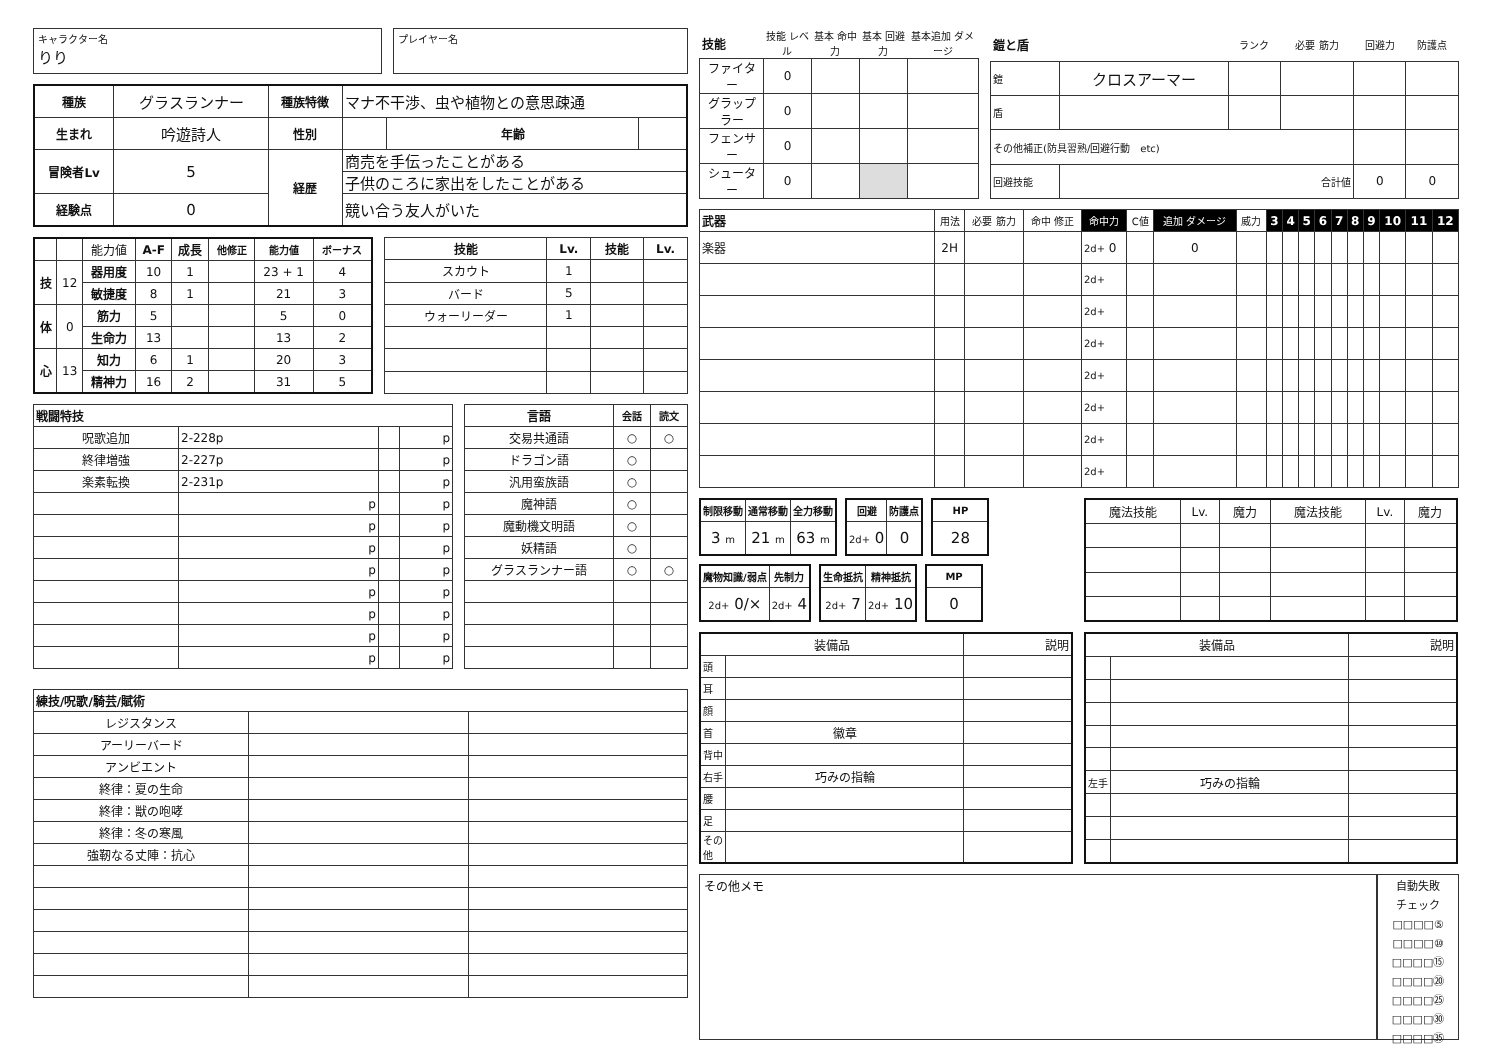キャラクター名
りり
プレイヤー名
| 種族 | グラスランナー | 種族特徴 | マナ不干渉、虫や植物との意思疎通 | | |
| 生まれ | 吟遊詩人 | 性別 | | 年齢 | |
| 冒険者Lv | 5 | 経歴 | 商売を手伝ったことがある | | |
| | | | 子供のころに家出をしたことがある | | |
| 経験点 | 0 | | 競い合う友人がいた | | |
| | | 能力値 | A-F | 成長 | 他修正 | 能力値 | ボーナス |
| 技 | 12 | 器用度 | 10 | 1 | | 23 + 1 | 4 |
| | | 敏捷度 | 8 | 1 | | 21 | 3 |
| 体 | 0 | 筋力 | 5 | | | 5 | 0 |
| | | 生命力 | 13 | | | 13 | 2 |
| 心 | 13 | 知力 | 6 | 1 | | 20 | 3 |
| | | 精神力 | 16 | 2 | | 31 | 5 |
| 技能 | Lv. | 技能 | Lv. |
| --- | --- | --- | --- |
| スカウト | 1 | | |
| バード | 5 | | |
| ウォーリーダー | 1 | | |
| 戦闘特技 | | | |
| --- | --- | --- | --- |
| 呪歌追加 | 2-228p | | p |
| 終律増強 | 2-227p | | p |
| 楽素転換 | 2-231p | | p |
| | p | | p |
| | p | | p |
| | p | | p |
| | p | | p |
| | p | | p |
| | p | | p |
| | p | | p |
| | p | | p |
| 言語 | 会話 | 読文 |
| --- | --- | --- |
| 交易共通語 | ○ | ○ |
| ドラゴン語 | ○ | |
| 汎用蛮族語 | ○ | |
| 魔神語 | ○ | |
| 魔動機文明語 | ○ | |
| 妖精語 | ○ | |
| グラスランナー語 | ○ | ○ |
| 練技/呪歌/騎芸/賦術 | | |
| --- | --- | --- |
| レジスタンス | | |
| アーリーバード | | |
| アンビエント | | |
| 終律：夏の生命 | | |
| 終律：獣の咆哮 | | |
| 終律：冬の寒風 | | |
| 強靭なる丈陣：抗心 | | |
| 技能 | 技能 レベル | 基本 命中力 | 基本 回避力 | 基本追加 ダメージ |
| ファイター | 0 | | | |
| グラップラー | 0 | | | |
| フェンサー | 0 | | | |
| シューター | 0 | | | |
| 鎧と盾 | | ランク | 必要 筋力 | 回避力 | 防護点 |
| 鎧 | クロスアーマー | | | | |
| 盾 | | | | | |
| その他補正(防具習熟/回避行動 etc) | | | | | |
| 回避技能 | 合計値 | | | 0 | 0 |
| 武器 | 用法 | 必要 筋力 | 命中 修正 | 命中力 | C値 | 追加 ダメージ | 威力 | 3 | 4 | 5 | 6 | 7 | 8 | 9 | 10 | 11 | 12 |
| 楽器 | 2H | | | 2d+ 0 | | 0 | | | | | | | | | | | |
| | | | | 2d+ | | | | | | | | | | | | | |
| | | | | 2d+ | | | | | | | | | | | | | |
| | | | | 2d+ | | | | | | | | | | | | | |
| | | | | 2d+ | | | | | | | | | | | | | |
| | | | | 2d+ | | | | | | | | | | | | | |
| | | | | 2d+ | | | | | | | | | | | | | |
| | | | | 2d+ | | | | | | | | | | | | | |
| 制限移動 | 通常移動 | 全力移動 |
| --- | --- | --- |
| 3 m | 21 m | 63 m |
| 回避 | 防護点 |
| --- | --- |
| 2d+ 0 | 0 |
| HP |
| --- |
| 28 |
| 魔物知識/弱点 | 先制力 |
| --- | --- |
| 2d+ 0/× | 2d+ 4 |
| 生命抵抗 | 精神抵抗 |
| --- | --- |
| 2d+ 7 | 2d+ 10 |
| MP |
| --- |
| 0 |
| 魔法技能 | Lv. | 魔力 | 魔法技能 | Lv. | 魔力 |
| 装備品 | | 説明 |
| 頭 | | |
| 耳 | | |
| 顔 | | |
| 首 | 徽章 | |
| 背中 | | |
| 右手 | 巧みの指輪 | |
| 腰 | | |
| 足 | | |
| その他 | | |
| 装備品 | | 説明 |
| 左手 | 巧みの指輪 | |
その他メモ
自動失敗
チェック
□□□□⑤
□□□□⑩
□□□□⑮
□□□□⑳
□□□□㉕
□□□□㉚
□□□□㉟